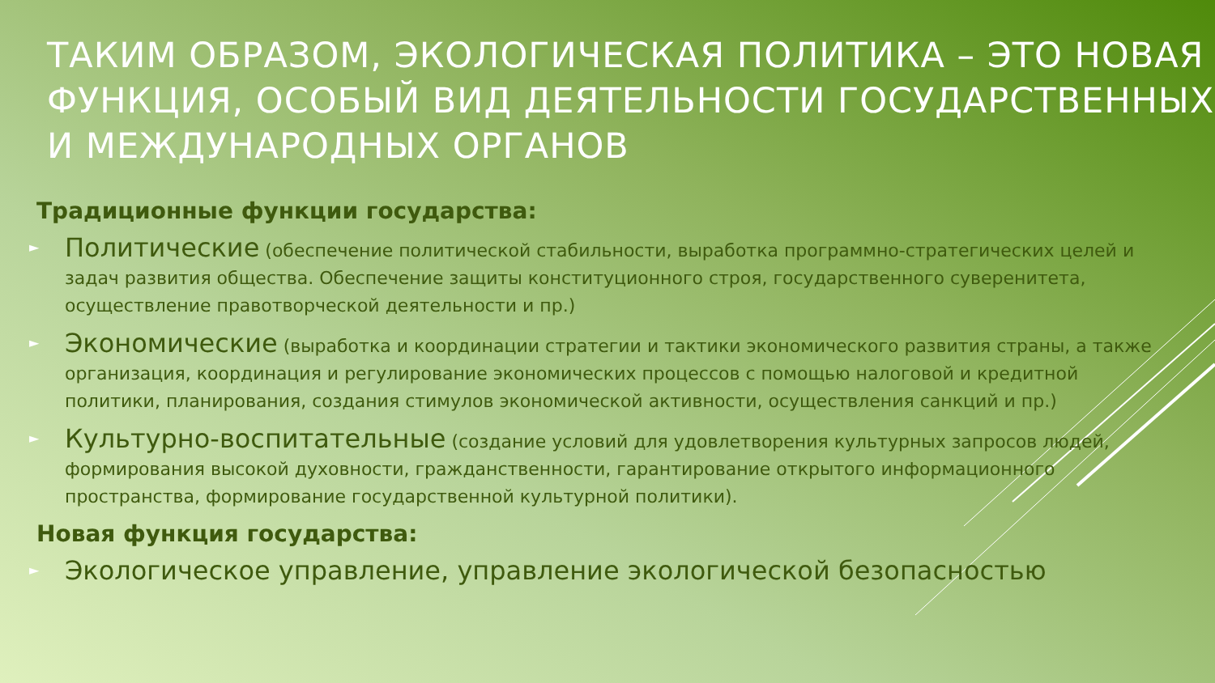ТАКИМ ОБРАЗОМ, ЭКОЛОГИЧЕСКАЯ ПОЛИТИКА – ЭТО НОВАЯ ФУНКЦИЯ, ОСОБЫЙ ВИД ДЕЯТЕЛЬНОСТИ ГОСУДАРСТВЕННЫХ И МЕЖДУНАРОДНЫХ ОРГАНОВ
Традиционные функции государства:
► Политические (обеспечение политической стабильности, выработка программно-стратегических целей и задач развития общества. Обеспечение защиты конституционного строя, государственного суверенитета, осуществление правотворческой деятельности и пр.)
► Экономические (выработка и координации стратегии и тактики экономического развития страны, а также организация, координация и регулирование экономических процессов с помощью налоговой и кредитной политики, планирования, создания стимулов экономической активности, осуществления санкций и пр.)
► Культурно-воспитательные (создание условий для удовлетворения культурных запросов людей, формирования высокой духовности, гражданственности, гарантирование открытого информационного пространства, формирование государственной культурной политики).
Новая функция государства:
► Экологическое управление, управление экологической безопасностью